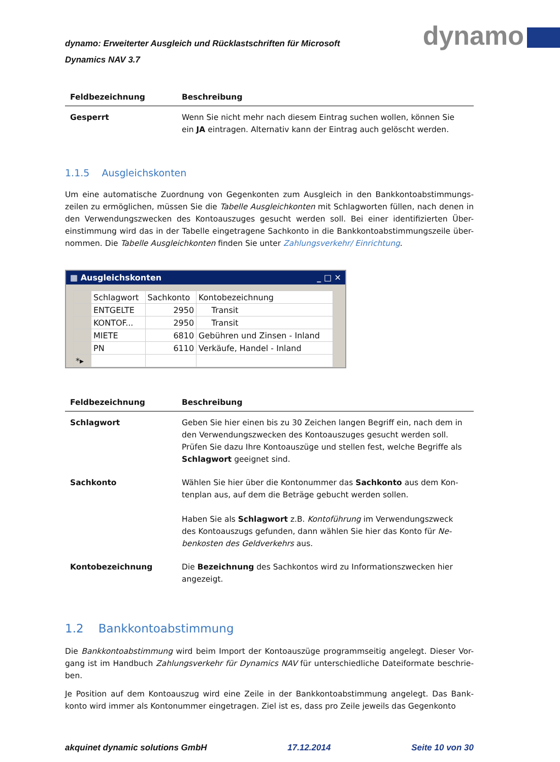dynamo: Erweiterter Ausgleich und Rücklastschriften für Microsoft
Dynamics NAV 3.7
dynamo
| Feldbezeichnung | Beschreibung |
| --- | --- |
| Gesperrt | Wenn Sie nicht mehr nach diesem Eintrag suchen wollen, können Sie ein JA eintragen. Alternativ kann der Eintrag auch gelöscht werden. |
1.1.5 Ausgleichskonten
Um eine automatische Zuordnung von Gegenkonten zum Ausgleich in den Bankkontoabstimmungs-zeilen zu ermöglichen, müssen Sie die Tabelle Ausgleichkonten mit Schlagworten füllen, nach denen in den Verwendungszwecken des Kontoauszuges gesucht werden soll. Bei einer identifizierten Über-einstimmung wird das in der Tabelle eingetragene Sachkonto in die Bankkontoabstimmungszeile über-nommen. Die Tabelle Ausgleichkonten finden Sie unter Zahlungsverkehr/ Einrichtung.
▦ Ausgleichskonten _ □ ✕
| | Schlagwort | Sachkonto | Kontobezeichnung |
| | ENTGELTE | 2950 | Transit |
| | KONTOF... | 2950 | Transit |
| | MIETE | 6810 | Gebühren und Zinsen - Inland |
| | PN | 6110 | Verkäufe, Handel - Inland |
| *▸ | | | |
| Feldbezeichnung | Beschreibung |
| --- | --- |
| Schlagwort | Geben Sie hier einen bis zu 30 Zeichen langen Begriff ein, nach dem in den Verwendungszwecken des Kontoauszuges gesucht werden soll. Prüfen Sie dazu Ihre Kontoauszüge und stellen fest, welche Begriffe als Schlagwort geeignet sind. |
| Sachkonto | Wählen Sie hier über die Kontonummer das Sachkonto aus dem Kon-tenplan aus, auf dem die Beträge gebucht werden sollen. Haben Sie als Schlagwort z.B. Kontoführung im Verwendungszweck des Kontoauszugs gefunden, dann wählen Sie hier das Konto für Ne-benkosten des Geldverkehrs aus. |
| Kontobezeichnung | Die Bezeichnung des Sachkontos wird zu Informationszwecken hier angezeigt. |
1.2 Bankkontoabstimmung
Die Bankkontoabstimmung wird beim Import der Kontoauszüge programmseitig angelegt. Dieser Vor-gang ist im Handbuch Zahlungsverkehr für Dynamics NAV für unterschiedliche Dateiformate beschrie-ben.
Je Position auf dem Kontoauszug wird eine Zeile in der Bankkontoabstimmung angelegt. Das Bank-konto wird immer als Kontonummer eingetragen. Ziel ist es, dass pro Zeile jeweils das Gegenkonto
akquinet dynamic solutions GmbH 17.12.2014 Seite 10 von 30